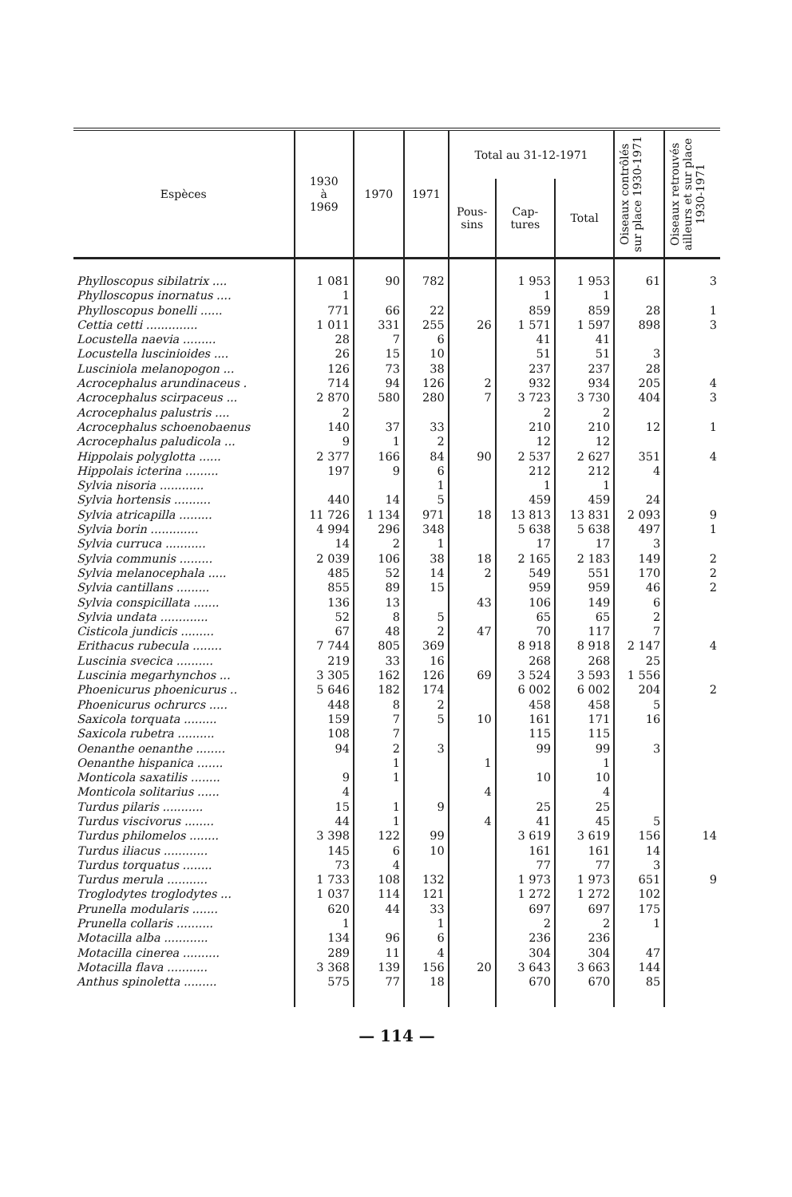| Espèces | 1930 à 1969 | 1970 | 1971 | Total au 31-12-1971 | | | Oiseaux contrôlés sur place 1930-1971 | Oiseaux retrouvés ailleurs et sur place 1930-1971 |
| --- | --- | --- | --- | --- | --- | --- | --- | --- |
| | | | | Pous- sins | Cap- tures | Total | | |
| Phylloscopus sibilatrix .... | 1 081 | 90 | 782 | | 1 953 | 1 953 | 61 | 3 |
| Phylloscopus inornatus .... | 1 | | | | 1 | 1 | | |
| Phylloscopus bonelli ...... | 771 | 66 | 22 | | 859 | 859 | 28 | 1 |
| Cettia cetti .............. | 1 011 | 331 | 255 | 26 | 1 571 | 1 597 | 898 | 3 |
| Locustella naevia ......... | 28 | 7 | 6 | | 41 | 41 | | |
| Locustella luscinioides .... | 26 | 15 | 10 | | 51 | 51 | 3 | |
| Lusciniola melanopogon ... | 126 | 73 | 38 | | 237 | 237 | 28 | |
| Acrocephalus arundinaceus . | 714 | 94 | 126 | 2 | 932 | 934 | 205 | 4 |
| Acrocephalus scirpaceus ... | 2 870 | 580 | 280 | 7 | 3 723 | 3 730 | 404 | 3 |
| Acrocephalus palustris .... | 2 | | | | 2 | 2 | | |
| Acrocephalus schoenobaenus | 140 | 37 | 33 | | 210 | 210 | 12 | 1 |
| Acrocephalus paludicola ... | 9 | 1 | 2 | | 12 | 12 | | |
| Hippolais polyglotta ...... | 2 377 | 166 | 84 | 90 | 2 537 | 2 627 | 351 | 4 |
| Hippolais icterina ......... | 197 | 9 | 6 | | 212 | 212 | 4 | |
| Sylvia nisoria ............ | | | 1 | | 1 | 1 | | |
| Sylvia hortensis .......... | 440 | 14 | 5 | | 459 | 459 | 24 | |
| Sylvia atricapilla ......... | 11 726 | 1 134 | 971 | 18 | 13 813 | 13 831 | 2 093 | 9 |
| Sylvia borin ............. | 4 994 | 296 | 348 | | 5 638 | 5 638 | 497 | 1 |
| Sylvia curruca ........... | 14 | 2 | 1 | | 17 | 17 | 3 | |
| Sylvia communis ......... | 2 039 | 106 | 38 | 18 | 2 165 | 2 183 | 149 | 2 |
| Sylvia melanocephala ..... | 485 | 52 | 14 | 2 | 549 | 551 | 170 | 2 |
| Sylvia cantillans ......... | 855 | 89 | 15 | | 959 | 959 | 46 | 2 |
| Sylvia conspicillata ....... | 136 | 13 | | 43 | 106 | 149 | 6 | |
| Sylvia undata ............. | 52 | 8 | 5 | | 65 | 65 | 2 | |
| Cisticola jundicis ......... | 67 | 48 | 2 | 47 | 70 | 117 | 7 | |
| Erithacus rubecula ........ | 7 744 | 805 | 369 | | 8 918 | 8 918 | 2 147 | 4 |
| Luscinia svecica .......... | 219 | 33 | 16 | | 268 | 268 | 25 | |
| Luscinia megarhynchos ... | 3 305 | 162 | 126 | 69 | 3 524 | 3 593 | 1 556 | |
| Phoenicurus phoenicurus .. | 5 646 | 182 | 174 | | 6 002 | 6 002 | 204 | 2 |
| Phoenicurus ochrurcs ..... | 448 | 8 | 2 | | 458 | 458 | 5 | |
| Saxicola torquata ......... | 159 | 7 | 5 | 10 | 161 | 171 | 16 | |
| Saxicola rubetra .......... | 108 | 7 | | | 115 | 115 | | |
| Oenanthe oenanthe ........ | 94 | 2 | 3 | | 99 | 99 | 3 | |
| Oenanthe hispanica ....... | | 1 | | 1 | | 1 | | |
| Monticola saxatilis ........ | 9 | 1 | | | 10 | 10 | | |
| Monticola solitarius ...... | 4 | | | 4 | | 4 | | |
| Turdus pilaris ........... | 15 | 1 | 9 | | 25 | 25 | | |
| Turdus viscivorus ........ | 44 | 1 | | 4 | 41 | 45 | 5 | |
| Turdus philomelos ........ | 3 398 | 122 | 99 | | 3 619 | 3 619 | 156 | 14 |
| Turdus iliacus ............ | 145 | 6 | 10 | | 161 | 161 | 14 | |
| Turdus torquatus ........ | 73 | 4 | | | 77 | 77 | 3 | |
| Turdus merula ........... | 1 733 | 108 | 132 | | 1 973 | 1 973 | 651 | 9 |
| Troglodytes troglodytes ... | 1 037 | 114 | 121 | | 1 272 | 1 272 | 102 | |
| Prunella modularis ....... | 620 | 44 | 33 | | 697 | 697 | 175 | |
| Prunella collaris .......... | 1 | | 1 | | 2 | 2 | 1 | |
| Motacilla alba ............ | 134 | 96 | 6 | | 236 | 236 | | |
| Motacilla cinerea .......... | 289 | 11 | 4 | | 304 | 304 | 47 | |
| Motacilla flava ........... | 3 368 | 139 | 156 | 20 | 3 643 | 3 663 | 144 | |
| Anthus spinoletta ......... | 575 | 77 | 18 | | 670 | 670 | 85 | |
— 114 —